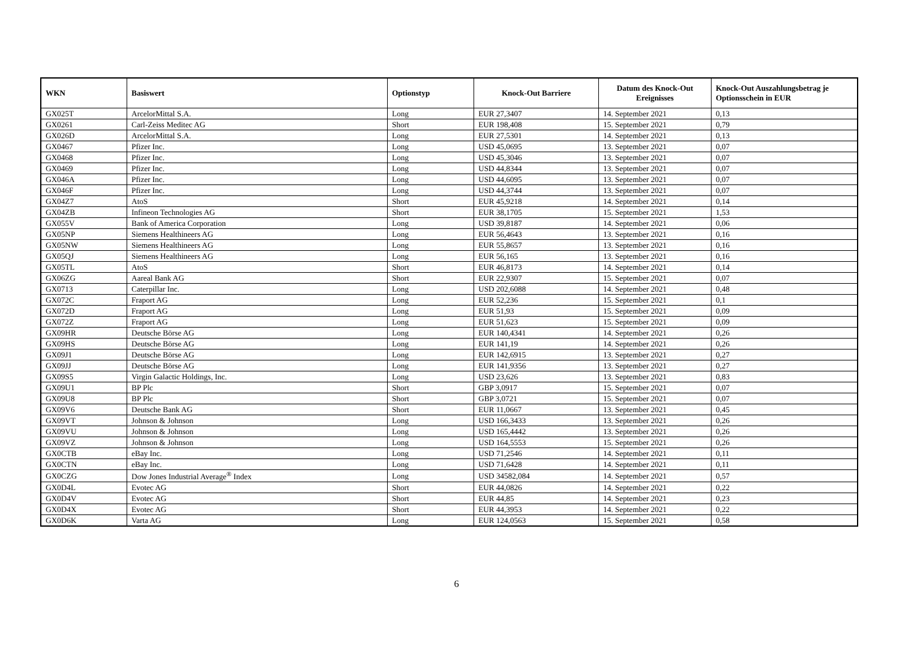| WKN | Basiswert | Optionstyp | Knock-Out Barriere | Datum des Knock-Out Ereignisses | Knock-Out Auszahlungsbetrag je Optionsschein in EUR |
| --- | --- | --- | --- | --- | --- |
| GX025T | ArcelorMittal S.A. | Long | EUR 27,3407 | 14. September 2021 | 0,13 |
| GX0261 | Carl-Zeiss Meditec AG | Short | EUR 198,408 | 15. September 2021 | 0,79 |
| GX026D | ArcelorMittal S.A. | Long | EUR 27,5301 | 14. September 2021 | 0,13 |
| GX0467 | Pfizer Inc. | Long | USD 45,0695 | 13. September 2021 | 0,07 |
| GX0468 | Pfizer Inc. | Long | USD 45,3046 | 13. September 2021 | 0,07 |
| GX0469 | Pfizer Inc. | Long | USD 44,8344 | 13. September 2021 | 0,07 |
| GX046A | Pfizer Inc. | Long | USD 44,6095 | 13. September 2021 | 0,07 |
| GX046F | Pfizer Inc. | Long | USD 44,3744 | 13. September 2021 | 0,07 |
| GX04Z7 | AtoS | Short | EUR 45,9218 | 14. September 2021 | 0,14 |
| GX04ZB | Infineon Technologies AG | Short | EUR 38,1705 | 15. September 2021 | 1,53 |
| GX055V | Bank of America Corporation | Long | USD 39,8187 | 14. September 2021 | 0,06 |
| GX05NP | Siemens Healthineers AG | Long | EUR 56,4643 | 13. September 2021 | 0,16 |
| GX05NW | Siemens Healthineers AG | Long | EUR 55,8657 | 13. September 2021 | 0,16 |
| GX05QJ | Siemens Healthineers AG | Long | EUR 56,165 | 13. September 2021 | 0,16 |
| GX05TL | AtoS | Short | EUR 46,8173 | 14. September 2021 | 0,14 |
| GX06ZG | Aareal Bank AG | Short | EUR 22,9307 | 15. September 2021 | 0,07 |
| GX0713 | Caterpillar Inc. | Long | USD 202,6088 | 14. September 2021 | 0,48 |
| GX072C | Fraport AG | Long | EUR 52,236 | 15. September 2021 | 0,1 |
| GX072D | Fraport AG | Long | EUR 51,93 | 15. September 2021 | 0,09 |
| GX072Z | Fraport AG | Long | EUR 51,623 | 15. September 2021 | 0,09 |
| GX09HR | Deutsche Börse AG | Long | EUR 140,4341 | 14. September 2021 | 0,26 |
| GX09HS | Deutsche Börse AG | Long | EUR 141,19 | 14. September 2021 | 0,26 |
| GX09J1 | Deutsche Börse AG | Long | EUR 142,6915 | 13. September 2021 | 0,27 |
| GX09JJ | Deutsche Börse AG | Long | EUR 141,9356 | 13. September 2021 | 0,27 |
| GX09S5 | Virgin Galactic Holdings, Inc. | Long | USD 23,626 | 13. September 2021 | 0,83 |
| GX09U1 | BP Plc | Short | GBP 3,0917 | 15. September 2021 | 0,07 |
| GX09U8 | BP Plc | Short | GBP 3,0721 | 15. September 2021 | 0,07 |
| GX09V6 | Deutsche Bank AG | Short | EUR 11,0667 | 13. September 2021 | 0,45 |
| GX09VT | Johnson & Johnson | Long | USD 166,3433 | 13. September 2021 | 0,26 |
| GX09VU | Johnson & Johnson | Long | USD 165,4442 | 13. September 2021 | 0,26 |
| GX09VZ | Johnson & Johnson | Long | USD 164,5553 | 15. September 2021 | 0,26 |
| GX0CTB | eBay Inc. | Long | USD 71,2546 | 14. September 2021 | 0,11 |
| GX0CTN | eBay Inc. | Long | USD 71,6428 | 14. September 2021 | 0,11 |
| GX0CZG | Dow Jones Industrial Average<sup>®</sup> Index | Long | USD 34582,084 | 14. September 2021 | 0,57 |
| GX0D4L | Evotec AG | Short | EUR 44,0826 | 14. September 2021 | 0,22 |
| GX0D4V | Evotec AG | Short | EUR 44,85 | 14. September 2021 | 0,23 |
| GX0D4X | Evotec AG | Short | EUR 44,3953 | 14. September 2021 | 0,22 |
| GX0D6K | Varta AG | Long | EUR 124,0563 | 15. September 2021 | 0,58 |
6